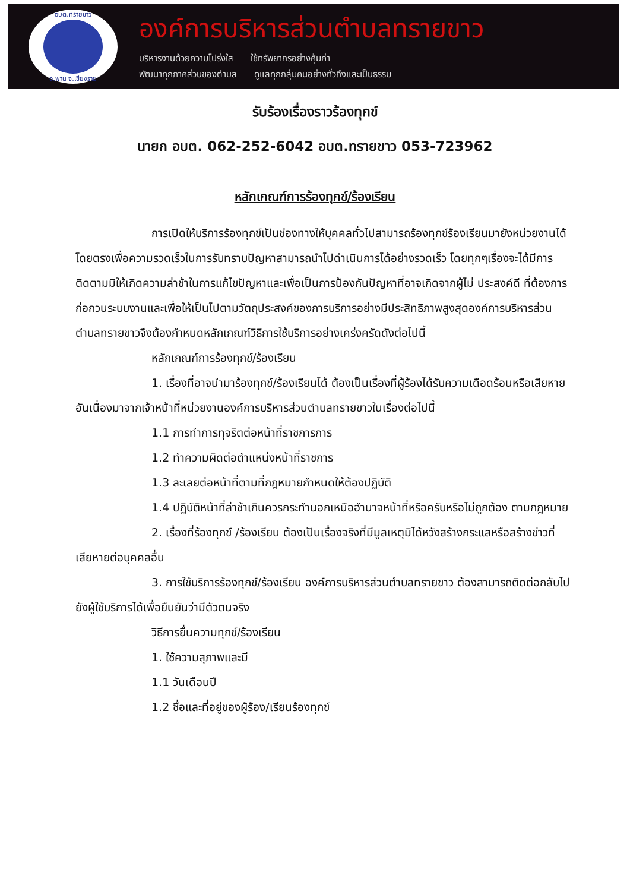อบต.ทรายขาว
อ.พาน จ.เชียงราย
องค์การบริหารส่วนตำบลทรายขาว
บริหารงานด้วยความโปร่งใส ใช้ทรัพยากรอย่างคุ้มค่า
พัฒนาทุกภาคส่วนของตำบล ดูแลทุกกลุ่มคนอย่างทั่วถึงและเป็นธรรม
รับร้องเรื่องราวร้องทุกข์
นายก อบต. 062-252-6042 อบต.ทรายขาว 053-723962
หลักเกณฑ์การร้องทุกข์/ร้องเรียน
การเปิดให้บริการร้องทุกข์เป็นช่องทางให้บุคคลทั่วไปสามารถร้องทุกข์ร้องเรียนมายังหน่วยงานได้โดยตรงเพื่อความรวดเร็วในการรับทราบปัญหาสามารถนำไปดำเนินการได้อย่างรวดเร็ว โดยทุกๆเรื่องจะได้มีการติดตามมิให้เกิดความล่าช้าในการแก้ไขปัญหาและเพื่อเป็นการป้องกันปัญหาที่อาจเกิดจากผู้ไม่ ประสงค์ดี ที่ต้องการก่อกวนระบบงานและเพื่อให้เป็นไปตามวัตถุประสงค์ของการบริการอย่างมีประสิทธิภาพสูงสุดองค์การบริหารส่วนตำบลทรายขาวจึงต้องกำหนดหลักเกณฑ์วิธีการใช้บริการอย่างเคร่งครัดดังต่อไปนี้
หลักเกณฑ์การร้องทุกข์/ร้องเรียน
1. เรื่องที่อาจนำมาร้องทุกข์/ร้องเรียนได้ ต้องเป็นเรื่องที่ผู้ร้องได้รับความเดือดร้อนหรือเสียหายอันเนื่องมาจากเจ้าหน้าที่หน่วยงานองค์การบริหารส่วนตำบลทรายขาวในเรื่องต่อไปนี้
1.1 การทำการทุจริตต่อหน้าที่ราชการการ
1.2 ทำความผิดต่อตำแหน่งหน้าที่ราชการ
1.3 ละเลยต่อหน้าที่ตามที่กฎหมายกำหนดให้ต้องปฏิบัติ
1.4 ปฏิบัติหน้าที่ล่าช้าเกินควรกระทำนอกเหนืออำนาจหน้าที่หรือครับหรือไม่ถูกต้อง ตามกฎหมาย
2. เรื่องที่ร้องทุกข์ /ร้องเรียน ต้องเป็นเรื่องจริงที่มีมูลเหตุมิได้หวังสร้างกระแสหรือสร้างข่าวที่เสียหายต่อบุคคลอื่น
3. การใช้บริการร้องทุกข์/ร้องเรียน องค์การบริหารส่วนตำบลทรายขาว ต้องสามารถติดต่อกลับไปยังผู้ใช้บริการได้เพื่อยืนยันว่ามีตัวตนจริง
วิธีการยื่นความทุกข์/ร้องเรียน
1. ใช้ความสุภาพและมี
1.1 วันเดือนปี
1.2 ชื่อและที่อยู่ของผู้ร้อง/เรียนร้องทุกข์